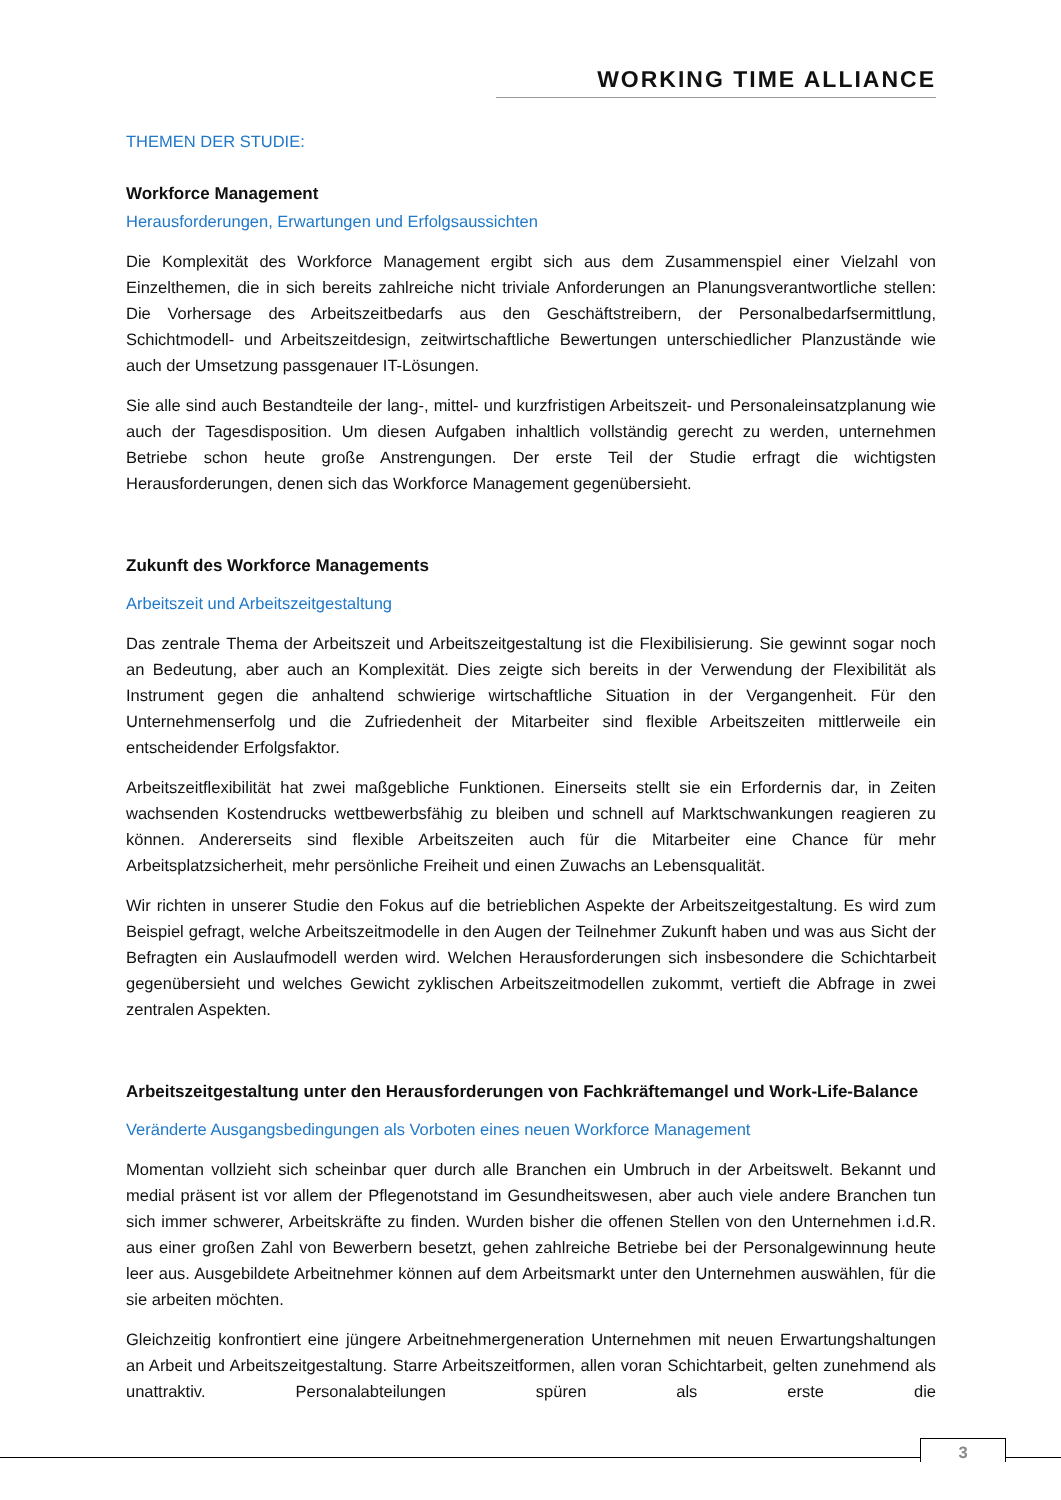WORKING TIME ALLIANCE
THEMEN DER STUDIE:
Workforce Management
Herausforderungen, Erwartungen und Erfolgsaussichten
Die Komplexität des Workforce Management ergibt sich aus dem Zusammenspiel einer Vielzahl von Einzelthemen, die in sich bereits zahlreiche nicht triviale Anforderungen an Planungsverantwortliche stellen: Die Vorhersage des Arbeitszeitbedarfs aus den Geschäftstreibern, der Personalbedarfsermittlung, Schichtmodell- und Arbeitszeitdesign, zeitwirtschaftliche Bewertungen unterschiedlicher Planzustände wie auch der Umsetzung passgenauer IT-Lösungen.
Sie alle sind auch Bestandteile der lang-, mittel- und kurzfristigen Arbeitszeit- und Personaleinsatzplanung wie auch der Tagesdisposition. Um diesen Aufgaben inhaltlich vollständig gerecht zu werden, unternehmen Betriebe schon heute große Anstrengungen. Der erste Teil der Studie erfragt die wichtigsten Herausforderungen, denen sich das Workforce Management gegenübersieht.
Zukunft des Workforce Managements
Arbeitszeit und Arbeitszeitgestaltung
Das zentrale Thema der Arbeitszeit und Arbeitszeitgestaltung ist die Flexibilisierung. Sie gewinnt sogar noch an Bedeutung, aber auch an Komplexität. Dies zeigte sich bereits in der Verwendung der Flexibilität als Instrument gegen die anhaltend schwierige wirtschaftliche Situation in der Vergangenheit. Für den Unternehmenserfolg und die Zufriedenheit der Mitarbeiter sind flexible Arbeitszeiten mittlerweile ein entscheidender Erfolgsfaktor.
Arbeitszeitflexibilität hat zwei maßgebliche Funktionen. Einerseits stellt sie ein Erfordernis dar, in Zeiten wachsenden Kostendrucks wettbewerbsfähig zu bleiben und schnell auf Marktschwankungen reagieren zu können. Andererseits sind flexible Arbeitszeiten auch für die Mitarbeiter eine Chance für mehr Arbeitsplatzsicherheit, mehr persönliche Freiheit und einen Zuwachs an Lebensqualität.
Wir richten in unserer Studie den Fokus auf die betrieblichen Aspekte der Arbeitszeitgestaltung. Es wird zum Beispiel gefragt, welche Arbeitszeitmodelle in den Augen der Teilnehmer Zukunft haben und was aus Sicht der Befragten ein Auslaufmodell werden wird. Welchen Herausforderungen sich insbesondere die Schichtarbeit gegenübersieht und welches Gewicht zyklischen Arbeitszeitmodellen zukommt, vertieft die Abfrage in zwei zentralen Aspekten.
Arbeitszeitgestaltung unter den Herausforderungen von Fachkräftemangel und Work-Life-Balance
Veränderte Ausgangsbedingungen als Vorboten eines neuen Workforce Management
Momentan vollzieht sich scheinbar quer durch alle Branchen ein Umbruch in der Arbeitswelt. Bekannt und medial präsent ist vor allem der Pflegenotstand im Gesundheitswesen, aber auch viele andere Branchen tun sich immer schwerer, Arbeitskräfte zu finden. Wurden bisher die offenen Stellen von den Unternehmen i.d.R. aus einer großen Zahl von Bewerbern besetzt, gehen zahlreiche Betriebe bei der Personalgewinnung heute leer aus. Ausgebildete Arbeitnehmer können auf dem Arbeitsmarkt unter den Unternehmen auswählen, für die sie arbeiten möchten.
Gleichzeitig konfrontiert eine jüngere Arbeitnehmergeneration Unternehmen mit neuen Erwartungshaltungen an Arbeit und Arbeitszeitgestaltung. Starre Arbeitszeitformen, allen voran Schichtarbeit, gelten zunehmend als unattraktiv. Personalabteilungen spüren als erste die
3